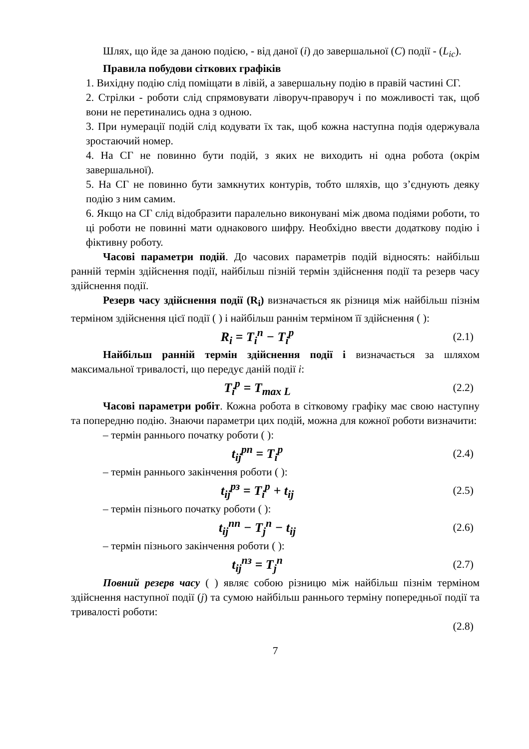Шлях, що йде за даною подією, - від даної (i) до завершальної (C) події - (L<sub>ic</sub>).
Правила побудови сіткових графіків
1. Вихідну подію слід поміщати в лівій, а завершальну подію в правій частині СГ.
2. Стрілки - роботи слід спрямовувати ліворуч-праворуч і по можливості так, щоб вони не перетинались одна з одною.
3. При нумерації подій слід кодувати їх так, щоб кожна наступна подія одержувала зростаючий номер.
4. На СГ не повинно бути подій, з яких не виходить ні одна робота (окрім завершальної).
5. На СГ не повинно бути замкнутих контурів, тобто шляхів, що з’єднують деяку подію з ним самим.
6. Якщо на СГ слід відобразити паралельно виконувані між двома подіями роботи, то ці роботи не повинні мати однакового шифру. Необхідно ввести додаткову подію і фіктивну роботу.
Часові параметри подій. До часових параметрів подій відносять: найбільш ранній термін здійснення події, найбільш пізній термін здійснення події та резерв часу здійснення події.
Резерв часу здійснення події (R<sub>i</sub>) визначається як різниця між найбільш пізнім терміном здійснення цієї події ( ) і найбільш раннім терміном її здійснення ( ):
R<sub>i</sub> = T<sub>i</sub><sup>п</sup> − T<sub>i</sub><sup>р</sup> (2.1)
Найбільш ранній термін здійснення події і визначається за шляхом максимальної тривалості, що передує даній події i:
T<sub>i</sub><sup>р</sup> = T<sub>max L</sub> (2.2)
Часові параметри робіт. Кожна робота в сітковому графіку має свою наступну та попередню подію. Знаючи параметри цих подій, можна для кожної роботи визначити:
– термін раннього початку роботи ( ):
t<sub>ij</sub><sup>рп</sup> = T<sub>i</sub><sup>р</sup> (2.4)
– термін раннього закінчення роботи ( ):
t<sub>ij</sub><sup>рз</sup> = T<sub>i</sub><sup>р</sup> + t<sub>ij</sub> (2.5)
– термін пізнього початку роботи ( ):
t<sub>ij</sub><sup>пп</sup> − T<sub>j</sub><sup>п</sup> − t<sub>ij</sub> (2.6)
– термін пізнього закінчення роботи ( ):
t<sub>ij</sub><sup>пз</sup> = T<sub>j</sub><sup>п</sup> (2.7)
Повний резерв часу ( ) являє собою різницю між найбільш пізнім терміном здійснення наступної події (j) та сумою найбільш раннього терміну попередньої події та тривалості роботи:
(2.8)
7